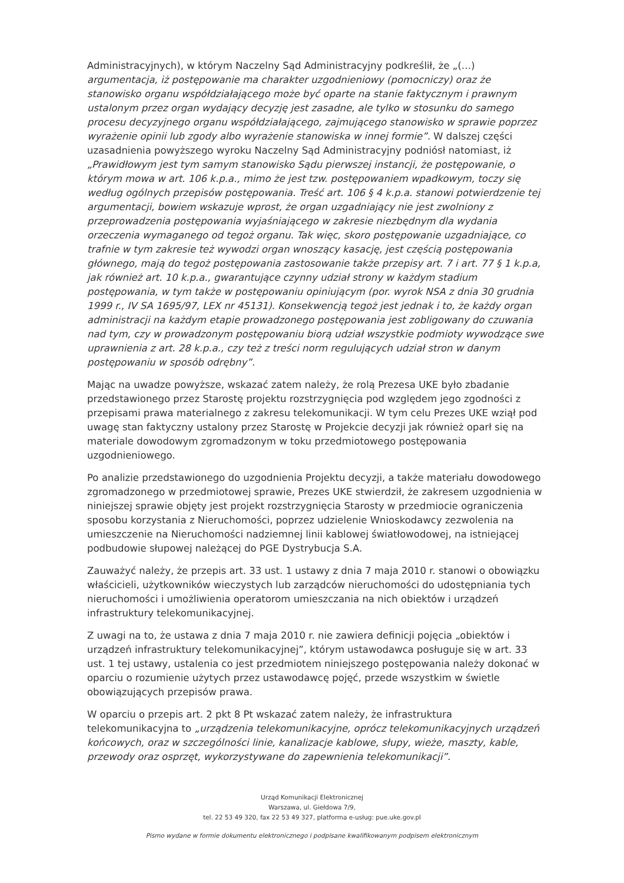Administracyjnych), w którym Naczelny Sąd Administracyjny podkreślił, że „(…) argumentacja, iż postępowanie ma charakter uzgodnieniowy (pomocniczy) oraz że stanowisko organu współdziałającego może być oparte na stanie faktycznym i prawnym ustalonym przez organ wydający decyzję jest zasadne, ale tylko w stosunku do samego procesu decyzyjnego organu współdziałającego, zajmującego stanowisko w sprawie poprzez wyrażenie opinii lub zgody albo wyrażenie stanowiska w innej formie”. W dalszej części uzasadnienia powyższego wyroku Naczelny Sąd Administracyjny podniósł natomiast, iż „Prawidłowym jest tym samym stanowisko Sądu pierwszej instancji, że postępowanie, o którym mowa w art. 106 k.p.a., mimo że jest tzw. postępowaniem wpadkowym, toczy się według ogólnych przepisów postępowania. Treść art. 106 § 4 k.p.a. stanowi potwierdzenie tej argumentacji, bowiem wskazuje wprost, że organ uzgadniający nie jest zwolniony z przeprowadzenia postępowania wyjaśniającego w zakresie niezbędnym dla wydania orzeczenia wymaganego od tegoż organu. Tak więc, skoro postępowanie uzgadniające, co trafnie w tym zakresie też wywodzi organ wnoszący kasację, jest częścią postępowania głównego, mają do tegoż postępowania zastosowanie także przepisy art. 7 i art. 77 § 1 k.p.a, jak również art. 10 k.p.a., gwarantujące czynny udział strony w każdym stadium postępowania, w tym także w postępowaniu opiniującym (por. wyrok NSA z dnia 30 grudnia 1999 r., IV SA 1695/97, LEX nr 45131). Konsekwencją tegoż jest jednak i to, że każdy organ administracji na każdym etapie prowadzonego postępowania jest zobligowany do czuwania nad tym, czy w prowadzonym postępowaniu biorą udział wszystkie podmioty wywodzące swe uprawnienia z art. 28 k.p.a., czy też z treści norm regulujących udział stron w danym postępowaniu w sposób odrębny”.
Mając na uwadze powyższe, wskazać zatem należy, że rolą Prezesa UKE było zbadanie przedstawionego przez Starostę projektu rozstrzygnięcia pod względem jego zgodności z przepisami prawa materialnego z zakresu telekomunikacji. W tym celu Prezes UKE wziął pod uwagę stan faktyczny ustalony przez Starostę w Projekcie decyzji jak również oparł się na materiale dowodowym zgromadzonym w toku przedmiotowego postępowania uzgodnieniowego.
Po analizie przedstawionego do uzgodnienia Projektu decyzji, a także materiału dowodowego zgromadzonego w przedmiotowej sprawie, Prezes UKE stwierdził, że zakresem uzgodnienia w niniejszej sprawie objęty jest projekt rozstrzygnięcia Starosty w przedmiocie ograniczenia sposobu korzystania z Nieruchomości, poprzez udzielenie Wnioskodawcy zezwolenia na umieszczenie na Nieruchomości nadziemnej linii kablowej światłowodowej, na istniejącej podbudowie słupowej należącej do PGE Dystrybucja S.A.
Zauważyć należy, że przepis art. 33 ust. 1 ustawy z dnia 7 maja 2010 r. stanowi o obowiązku właścicieli, użytkowników wieczystych lub zarządców nieruchomości do udostępniania tych nieruchomości i umożliwienia operatorom umieszczania na nich obiektów i urządzeń infrastruktury telekomunikacyjnej.
Z uwagi na to, że ustawa z dnia 7 maja 2010 r. nie zawiera definicji pojęcia „obiektów i urządzeń infrastruktury telekomunikacyjnej”, którym ustawodawca posługuje się w art. 33 ust. 1 tej ustawy, ustalenia co jest przedmiotem niniejszego postępowania należy dokonać w oparciu o rozumienie użytych przez ustawodawcę pojęć, przede wszystkim w świetle obowiązujących przepisów prawa.
W oparciu o przepis art. 2 pkt 8 Pt wskazać zatem należy, że infrastruktura telekomunikacyjna to „urządzenia telekomunikacyjne, oprócz telekomunikacyjnych urządzeń końcowych, oraz w szczególności linie, kanalizacje kablowe, słupy, wieże, maszty, kable, przewody oraz osprzęt, wykorzystywane do zapewnienia telekomunikacji”.
Urząd Komunikacji Elektronicznej
Warszawa, ul. Giełdowa 7/9,
tel. 22 53 49 320, fax 22 53 49 327, platforma e-usług: pue.uke.gov.pl
Pismo wydane w formie dokumentu elektronicznego i podpisane kwalifikowanym podpisem elektronicznym